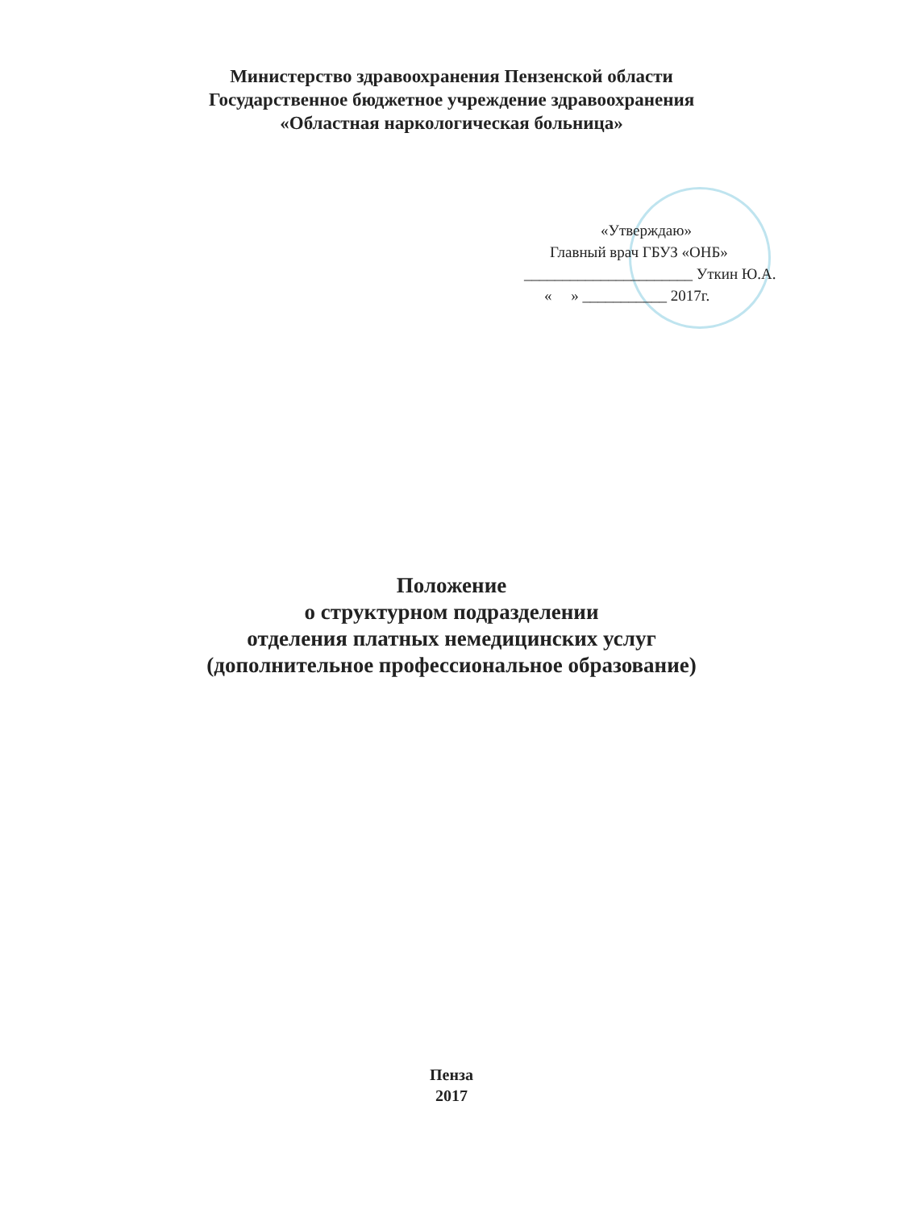Министерство здравоохранения Пензенской области
Государственное бюджетное учреждение здравоохранения
«Областная наркологическая больница»
«Утверждаю»
Главный врач ГБУЗ «ОНБ»
______________________ Уткин Ю.А.
« » ___________ 2017г.
Положение
о структурном подразделении
отделения платных немедицинских услуг
(дополнительное профессиональное образование)
Пенза
2017